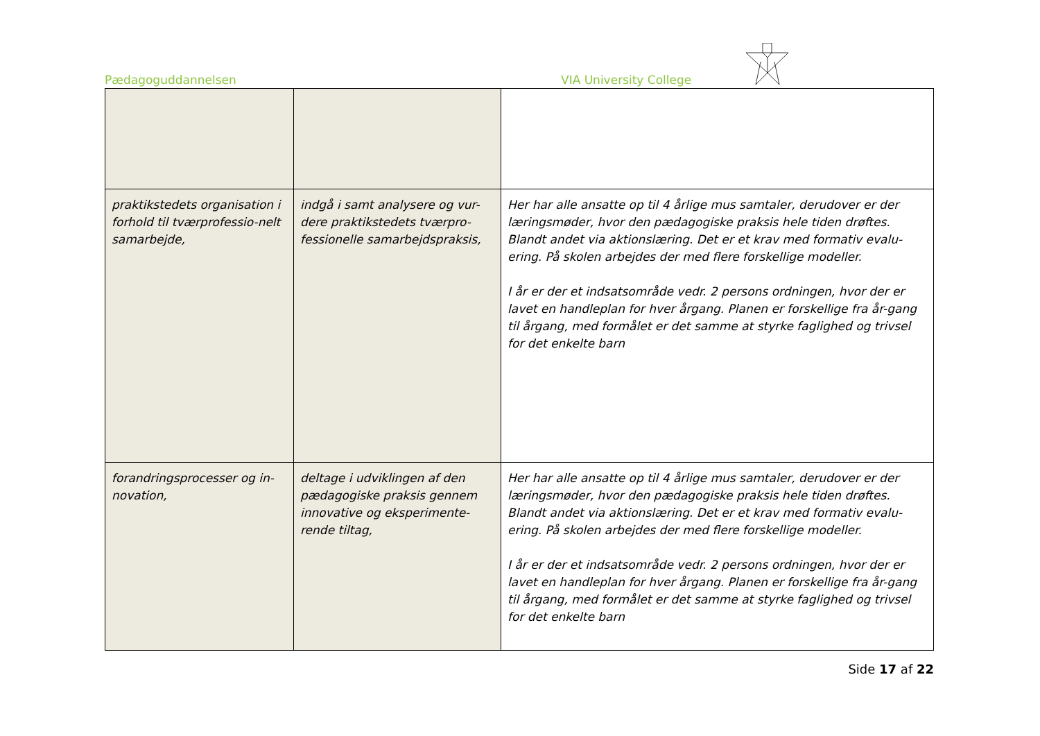Pædagoguddannelsen VIA University College
| praktikstedets organisation i forhold til tværprofessio-nelt samarbejde, | indgå i samt analysere og vur-dere praktikstedets tværpro-fessionelle samarbejdspraksis, | Her har alle ansatte op til 4 årlige mus samtaler, derudover er der læringsmøder, hvor den pædagogiske praksis hele tiden drøftes. Blandt andet via aktionslæring. Det er et krav med formativ evalu-ering. På skolen arbejdes der med flere forskellige modeller. I år er der et indsatsområde vedr. 2 persons ordningen, hvor der er lavet en handleplan for hver årgang. Planen er forskellige fra år-gang til årgang, med formålet er det samme at styrke faglighed og trivsel for det enkelte barn |
| forandringsprocesser og in-novation, | deltage i udviklingen af den pædagogiske praksis gennem innovative og eksperimente-rende tiltag, | Her har alle ansatte op til 4 årlige mus samtaler, derudover er der læringsmøder, hvor den pædagogiske praksis hele tiden drøftes. Blandt andet via aktionslæring. Det er et krav med formativ evalu-ering. På skolen arbejdes der med flere forskellige modeller. I år er der et indsatsområde vedr. 2 persons ordningen, hvor der er lavet en handleplan for hver årgang. Planen er forskellige fra år-gang til årgang, med formålet er det samme at styrke faglighed og trivsel for det enkelte barn |
Side 17 af 22